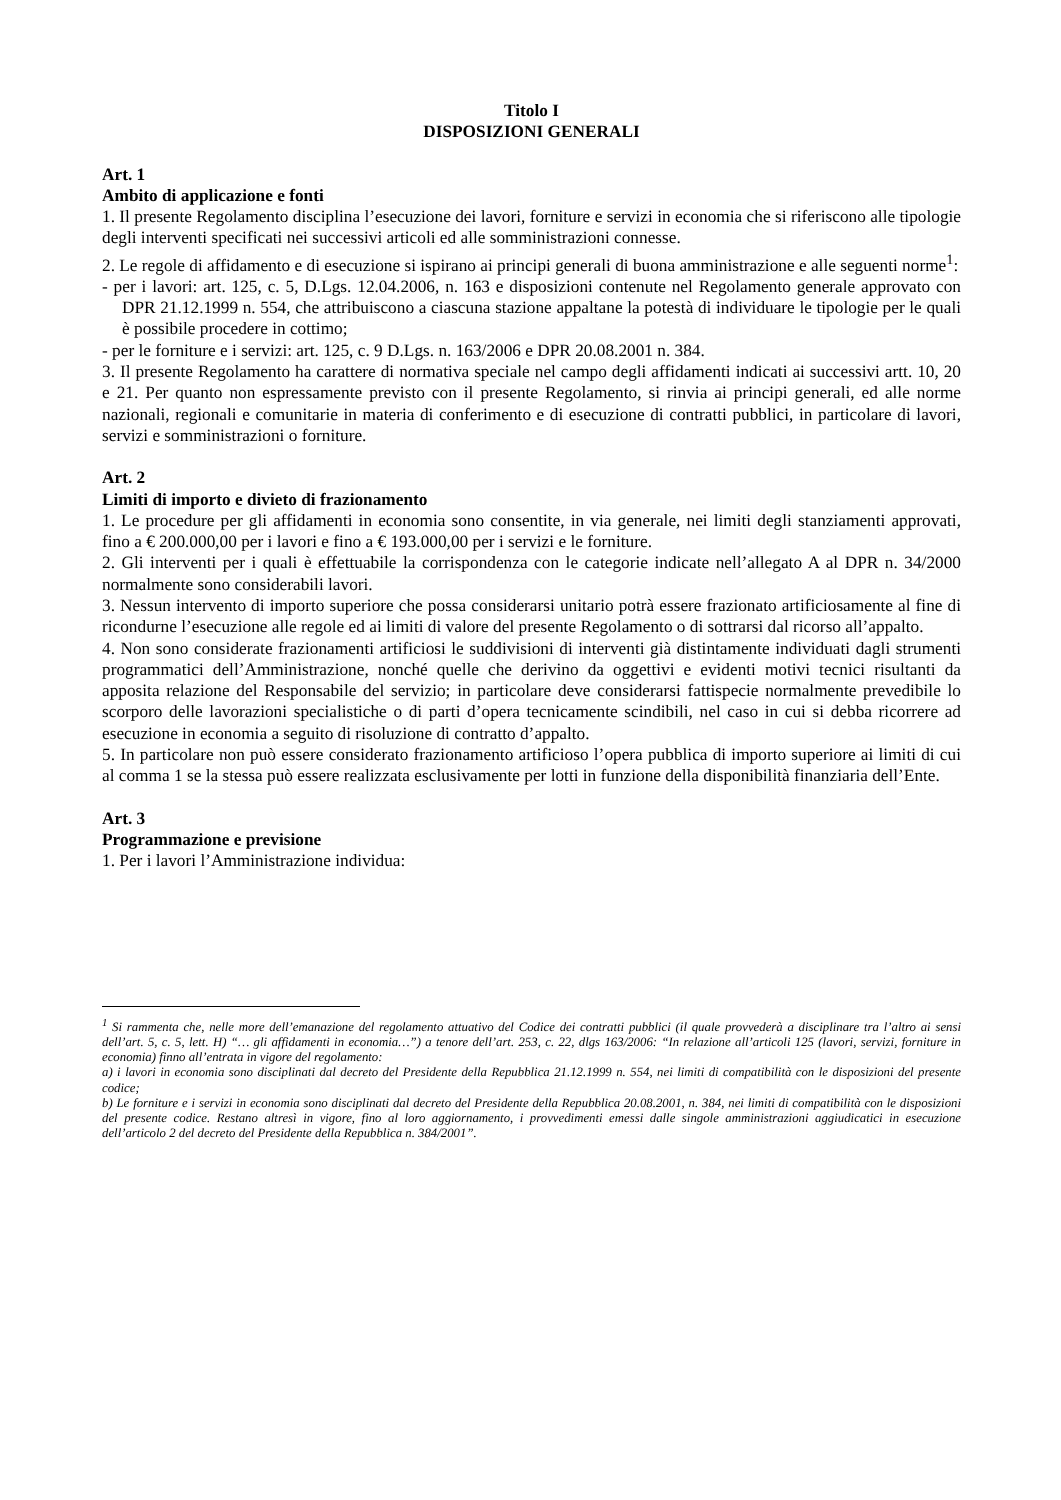Titolo I
DISPOSIZIONI GENERALI
Art. 1
Ambito di applicazione e fonti
1. Il presente Regolamento disciplina l’esecuzione dei lavori, forniture e servizi in economia che si riferiscono alle tipologie degli interventi specificati nei successivi articoli ed alle somministrazioni connesse.
2. Le regole di affidamento e di esecuzione si ispirano ai principi generali di buona amministrazione e alle seguenti norme<sup>1</sup>:
- per i lavori: art. 125, c. 5, D.Lgs. 12.04.2006, n. 163 e disposizioni contenute nel Regolamento generale approvato con DPR 21.12.1999 n. 554, che attribuiscono a ciascuna stazione appaltane la potestà di individuare le tipologie per le quali è possibile procedere in cottimo;
- per le forniture e i servizi: art. 125, c. 9 D.Lgs. n. 163/2006 e DPR 20.08.2001 n. 384.
3. Il presente Regolamento ha carattere di normativa speciale nel campo degli affidamenti indicati ai successivi artt. 10, 20 e 21. Per quanto non espressamente previsto con il presente Regolamento, si rinvia ai principi generali, ed alle norme nazionali, regionali e comunitarie in materia di conferimento e di esecuzione di contratti pubblici, in particolare di lavori, servizi e somministrazioni o forniture.
Art. 2
Limiti di importo e divieto di frazionamento
1. Le procedure per gli affidamenti in economia sono consentite, in via generale, nei limiti degli stanziamenti approvati, fino a € 200.000,00 per i lavori e fino a € 193.000,00 per i servizi e le forniture.
2. Gli interventi per i quali è effettuabile la corrispondenza con le categorie indicate nell’allegato A al DPR n. 34/2000 normalmente sono considerabili lavori.
3. Nessun intervento di importo superiore che possa considerarsi unitario potrà essere frazionato artificiosamente al fine di ricondurne l’esecuzione alle regole ed ai limiti di valore del presente Regolamento o di sottrarsi dal ricorso all’appalto.
4. Non sono considerate frazionamenti artificiosi le suddivisioni di interventi già distintamente individuati dagli strumenti programmatici dell’Amministrazione, nonché quelle che derivino da oggettivi e evidenti motivi tecnici risultanti da apposita relazione del Responsabile del servizio; in particolare deve considerarsi fattispecie normalmente prevedibile lo scorporo delle lavorazioni specialistiche o di parti d’opera tecnicamente scindibili, nel caso in cui si debba ricorrere ad esecuzione in economia a seguito di risoluzione di contratto d’appalto.
5. In particolare non può essere considerato frazionamento artificioso l’opera pubblica di importo superiore ai limiti di cui al comma 1 se la stessa può essere realizzata esclusivamente per lotti in funzione della disponibilità finanziaria dell’Ente.
Art. 3
Programmazione e previsione
1. Per i lavori l’Amministrazione individua:
<sup>1</sup> Si rammenta che, nelle more dell’emanazione del regolamento attuativo del Codice dei contratti pubblici (il quale provvederà a disciplinare tra l’altro ai sensi dell’art. 5, c. 5, lett. H) “… gli affidamenti in economia…”) a tenore dell’art. 253, c. 22, dlgs 163/2006: “In relazione all’articoli 125 (lavori, servizi, forniture in economia) finno all’entrata in vigore del regolamento:
a) i lavori in economia sono disciplinati dal decreto del Presidente della Repubblica 21.12.1999 n. 554, nei limiti di compatibilità con le disposizioni del presente codice;
b) Le forniture e i servizi in economia sono disciplinati dal decreto del Presidente della Repubblica 20.08.2001, n. 384, nei limiti di compatibilità con le disposizioni del presente codice. Restano altresì in vigore, fino al loro aggiornamento, i provvedimenti emessi dalle singole amministrazioni aggiudicatici in esecuzione dell’articolo 2 del decreto del Presidente della Repubblica n. 384/2001”.